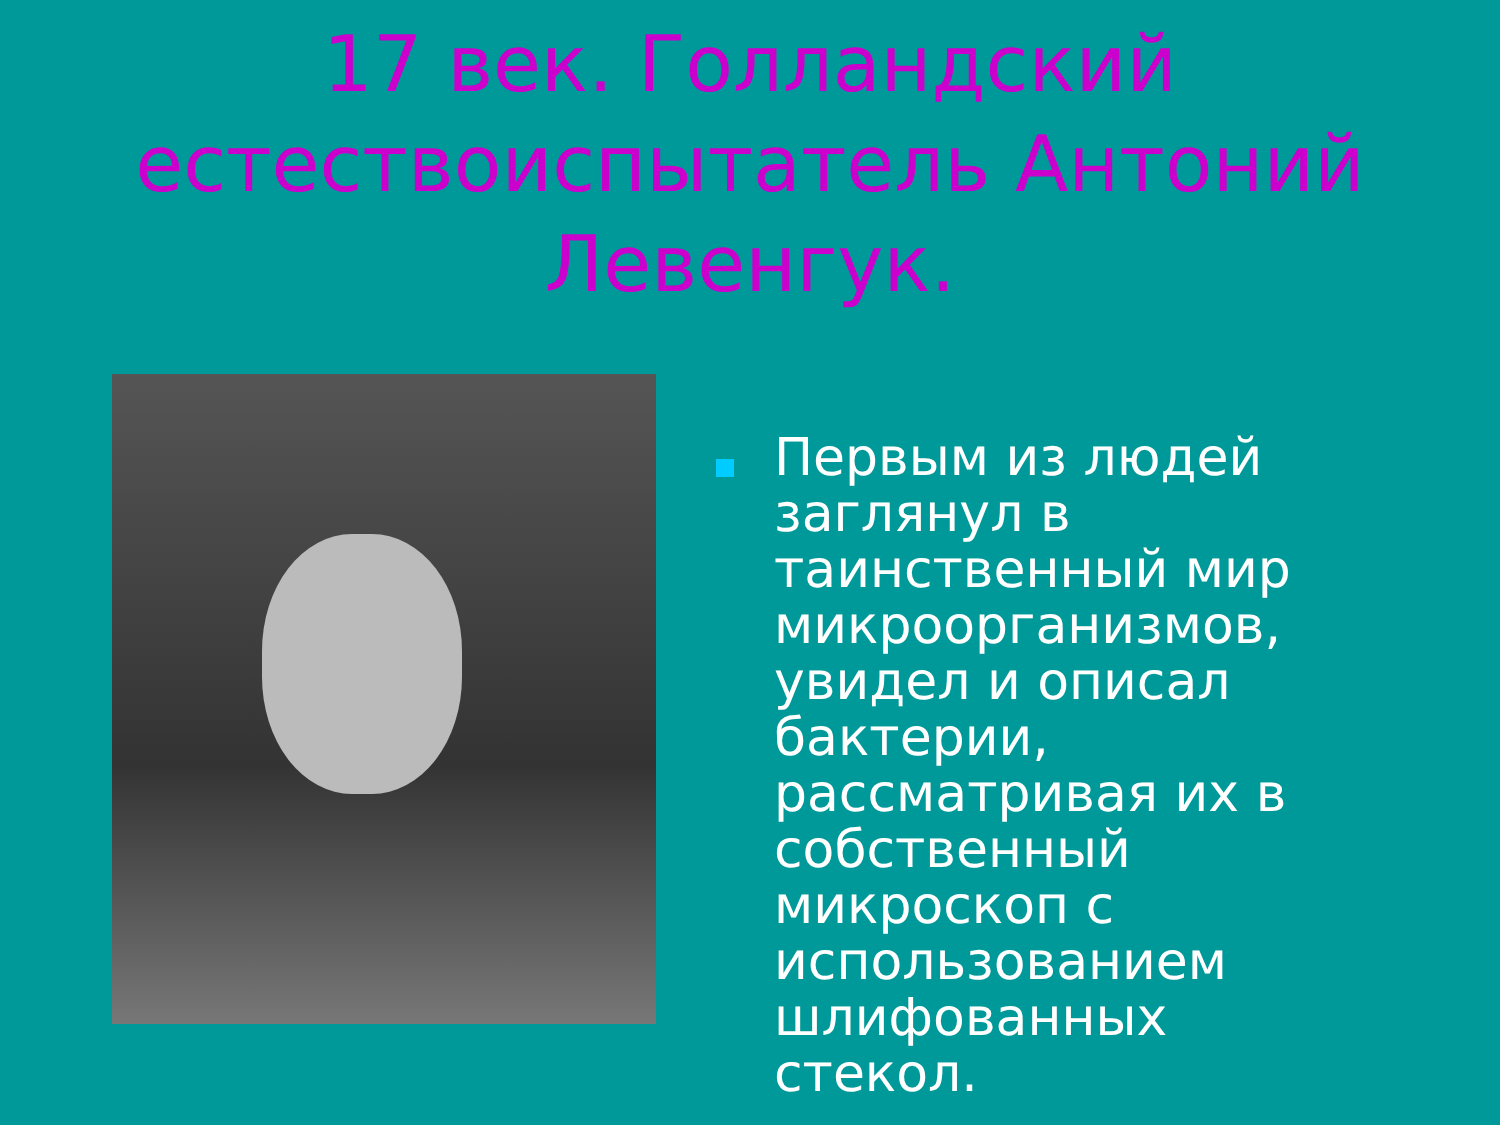17 век. Голландский естествоиспытатель Антоний Левенгук.
Первым из людей заглянул в таинственный мир микроорганизмов, увидел и описал бактерии, рассматривая их в собственный микроскоп с использованием шлифованных стекол.